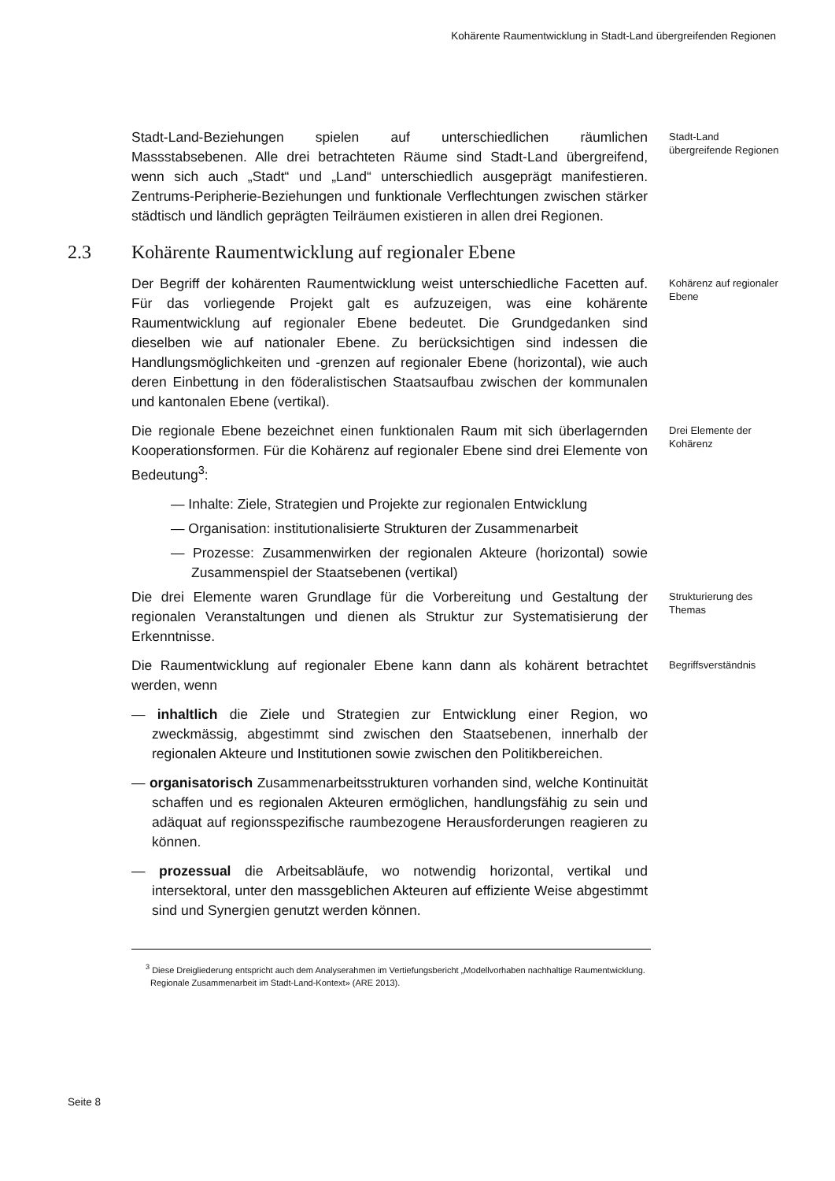Kohärente Raumentwicklung in Stadt-Land übergreifenden Regionen
Stadt-Land-Beziehungen spielen auf unterschiedlichen räumlichen Massstabsebenen. Alle drei betrachteten Räume sind Stadt-Land übergreifend, wenn sich auch „Stadt“ und „Land“ unterschiedlich ausgeprägt manifestieren. Zentrums-Peripherie-Beziehungen und funktionale Verflechtungen zwischen stärker städtisch und ländlich geprägten Teilräumen existieren in allen drei Regionen.
Stadt-Land übergreifende Regionen
2.3 Kohärente Raumentwicklung auf regionaler Ebene
Der Begriff der kohärenten Raumentwicklung weist unterschiedliche Facetten auf. Für das vorliegende Projekt galt es aufzuzeigen, was eine kohärente Raumentwicklung auf regionaler Ebene bedeutet. Die Grundgedanken sind dieselben wie auf nationaler Ebene. Zu berücksichtigen sind indessen die Handlungsmöglichkeiten und -grenzen auf regionaler Ebene (horizontal), wie auch deren Einbettung in den föderalistischen Staatsaufbau zwischen der kommunalen und kantonalen Ebene (vertikal).
Kohärenz auf regionaler Ebene
Die regionale Ebene bezeichnet einen funktionalen Raum mit sich überlagernden Kooperationsformen. Für die Kohärenz auf regionaler Ebene sind drei Elemente von Bedeutung<sup>3</sup>:
— Inhalte: Ziele, Strategien und Projekte zur regionalen Entwicklung
— Organisation: institutionalisierte Strukturen der Zusammenarbeit
— Prozesse: Zusammenwirken der regionalen Akteure (horizontal) sowie Zusammenspiel der Staatsebenen (vertikal)
Drei Elemente der Kohärenz
Die drei Elemente waren Grundlage für die Vorbereitung und Gestaltung der regionalen Veranstaltungen und dienen als Struktur zur Systematisierung der Erkenntnisse.
Strukturierung des Themas
Die Raumentwicklung auf regionaler Ebene kann dann als kohärent betrachtet werden, wenn
— inhaltlich die Ziele und Strategien zur Entwicklung einer Region, wo zweckmässig, abgestimmt sind zwischen den Staatsebenen, innerhalb der regionalen Akteure und Institutionen sowie zwischen den Politikbereichen.
— organisatorisch Zusammenarbeitsstrukturen vorhanden sind, welche Kontinuität schaffen und es regionalen Akteuren ermöglichen, handlungsfähig zu sein und adäquat auf regionsspezifische raumbezogene Herausforderungen reagieren zu können.
— prozessual die Arbeitsabläufe, wo notwendig horizontal, vertikal und intersektoral, unter den massgeblichen Akteuren auf effiziente Weise abgestimmt sind und Synergien genutzt werden können.
Begriffsverständnis
<sup>3</sup> Diese Dreigliederung entspricht auch dem Analyserahmen im Vertiefungsbericht „Modellvorhaben nachhaltige Raumentwicklung. Regionale Zusammenarbeit im Stadt-Land-Kontext» (ARE 2013).
Seite 8